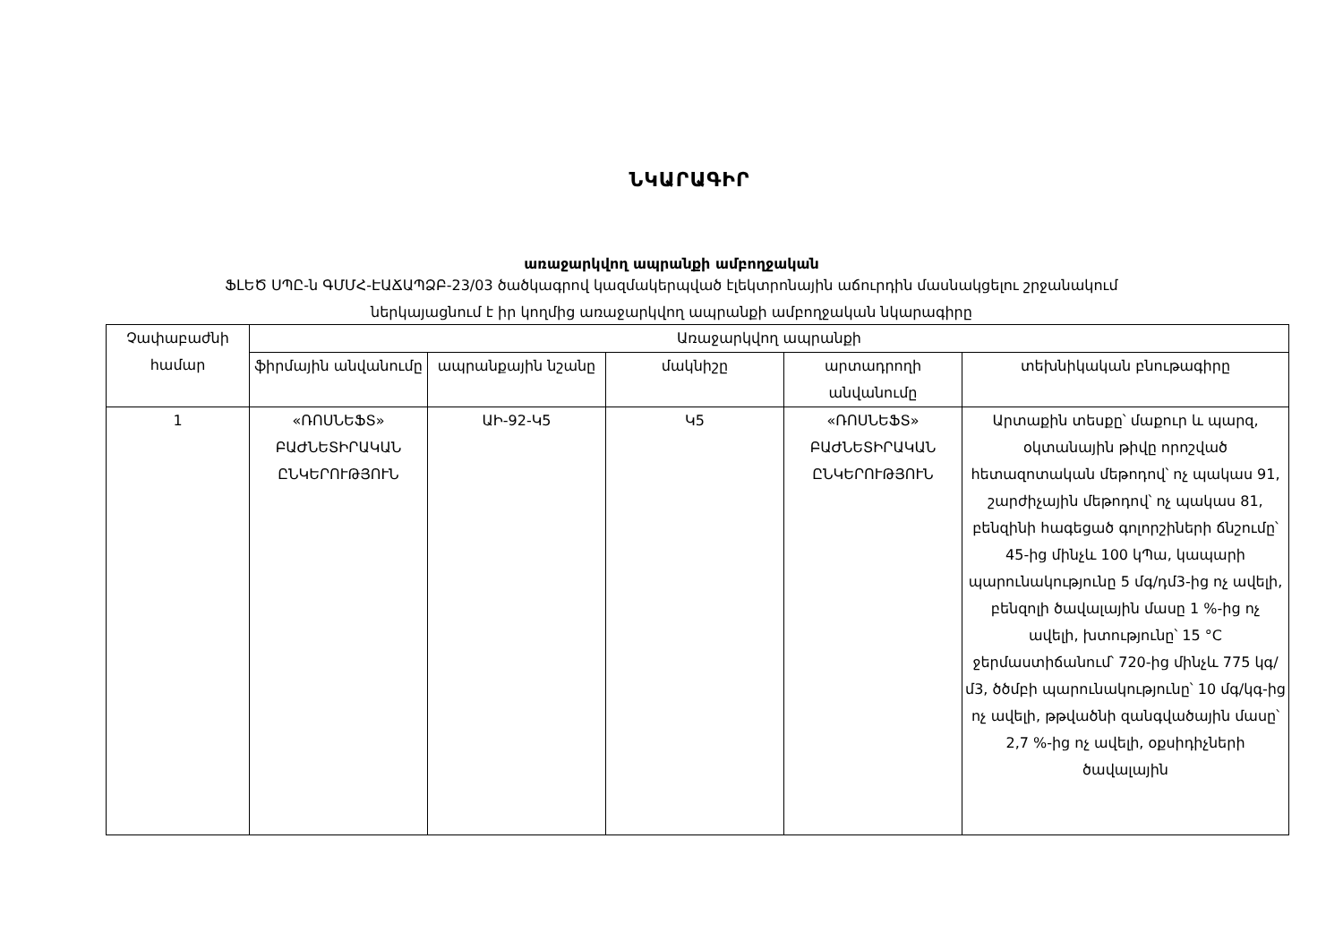ՆԿԱՐԱԳԻՐ
առաջարկվող ապրանքի ամբողջական
ՖԼԵԾ ՍՊԸ-ն ԳՄՄՀ-ԷԱՃԱՊՁԲ-23/03 ծածկագրով կազմակերպված էլեկտրոնային աճուրդին մասնակցելու շրջանակում
ներկայացնում է իր կողմից առաջարկվող ապրանքի ամբողջական նկարագիրը
| Չափաբաժնի համար | Առաջարկվող ապրանքի | | | | |
| --- | --- | --- | --- | --- | --- |
| | ֆիրմային անվանումը | ապրանքային նշանը | մակնիշը | արտադրողի անվանումը | տեխնիկական բնութագիրը |
| 1 | «ՌՈՍՆԵՖՏ» ԲԱԺՆԵՏԻՐԱԿԱՆ ԸՆԿԵՐՈՒԹՅՈՒՆ | ԱԻ-92-Կ5 | Կ5 | «ՌՈՍՆԵՖՏ» ԲԱԺՆԵՏԻՐԱԿԱՆ ԸՆԿԵՐՈՒԹՅՈՒՆ | Արտաքին տեսքը՝ մաքուր և պարզ, օկտանային թիվը որոշված հետազոտական մեթոդով՝ ոչ պակաս 91, շարժիչային մեթոդով՝ ոչ պակաս 81, բենզինի հագեցած գոլորշիների ճնշումը՝ 45-ից մինչև 100 կՊա, կապարի պարունակությունը 5 մգ/դմ3-ից ոչ ավելի, բենզոլի ծավալային մասը 1 %-ից ոչ ավելի, խտությունը՝ 15 °C ջերմաստիճանում՝ 720-ից մինչև 775 կգ/մ3, ծծմբի պարունակությունը՝ 10 մգ/կգ-ից ոչ ավելի, թթվածնի զանգվածային մասը՝ 2,7 %-ից ոչ ավելի, օքսիդիչների ծավալային |